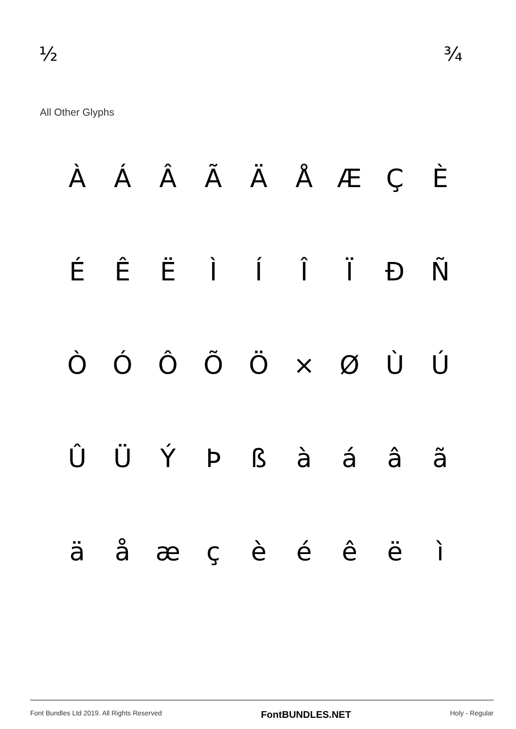½ ¾
All Other Glyphs
À Á Â Ã Ä Å Æ Ç È
É Ê Ë Ì Í Î Ï Ð Ñ
Ò Ó Ô Õ Ö × Ø Ù Ú
Û Ü Ý Þ ß à á â ã
ä å æ ç è é ê ë ì
Font Bundles Ltd 2019. All Rights Reserved FontBUNDLES.NET Holy - Regular